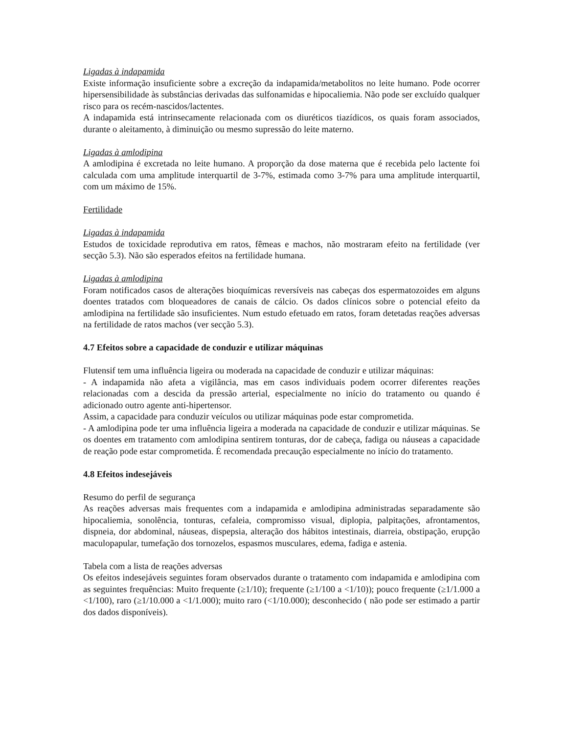Ligadas à indapamida
Existe informação insuficiente sobre a excreção da indapamida/metabolitos no leite humano. Pode ocorrer hipersensibilidade às substâncias derivadas das sulfonamidas e hipocaliemia. Não pode ser excluído qualquer risco para os recém-nascidos/lactentes.
A indapamida está intrinsecamente relacionada com os diuréticos tiazídicos, os quais foram associados, durante o aleitamento, à diminuição ou mesmo supressão do leite materno.
Ligadas à amlodipina
A amlodipina é excretada no leite humano. A proporção da dose materna que é recebida pelo lactente foi calculada com uma amplitude interquartil de 3-7%, estimada como 3-7% para uma amplitude interquartil, com um máximo de 15%.
Fertilidade
Ligadas à indapamida
Estudos de toxicidade reprodutiva em ratos, fêmeas e machos, não mostraram efeito na fertilidade (ver secção 5.3). Não são esperados efeitos na fertilidade humana.
Ligadas à amlodipina
Foram notificados casos de alterações bioquímicas reversíveis nas cabeças dos espermatozoides em alguns doentes tratados com bloqueadores de canais de cálcio. Os dados clínicos sobre o potencial efeito da amlodipina na fertilidade são insuficientes. Num estudo efetuado em ratos, foram detetadas reações adversas na fertilidade de ratos machos (ver secção 5.3).
4.7 Efeitos sobre a capacidade de conduzir e utilizar máquinas
Flutensif tem uma influência ligeira ou moderada na capacidade de conduzir e utilizar máquinas:
- A indapamida não afeta a vigilância, mas em casos individuais podem ocorrer diferentes reações relacionadas com a descida da pressão arterial, especialmente no início do tratamento ou quando é adicionado outro agente anti-hipertensor.
Assim, a capacidade para conduzir veículos ou utilizar máquinas pode estar comprometida.
- A amlodipina pode ter uma influência ligeira a moderada na capacidade de conduzir e utilizar máquinas. Se os doentes em tratamento com amlodipina sentirem tonturas, dor de cabeça, fadiga ou náuseas a capacidade de reação pode estar comprometida. É recomendada precaução especialmente no início do tratamento.
4.8 Efeitos indesejáveis
Resumo do perfil de segurança
As reações adversas mais frequentes com a indapamida e amlodipina administradas separadamente são hipocaliemia, sonolência, tonturas, cefaleia, compromisso visual, diplopia, palpitações, afrontamentos, dispneia, dor abdominal, náuseas, dispepsia, alteração dos hábitos intestinais, diarreia, obstipação, erupção maculopapular, tumefação dos tornozelos, espasmos musculares, edema, fadiga e astenia.
Tabela com a lista de reações adversas
Os efeitos indesejáveis seguintes foram observados durante o tratamento com indapamida e amlodipina com as seguintes frequências: Muito frequente (≥1/10); frequente (≥1/100 a <1/10)); pouco frequente (≥1/1.000 a <1/100), raro (≥1/10.000 a <1/1.000); muito raro (<1/10.000); desconhecido ( não pode ser estimado a partir dos dados disponíveis).